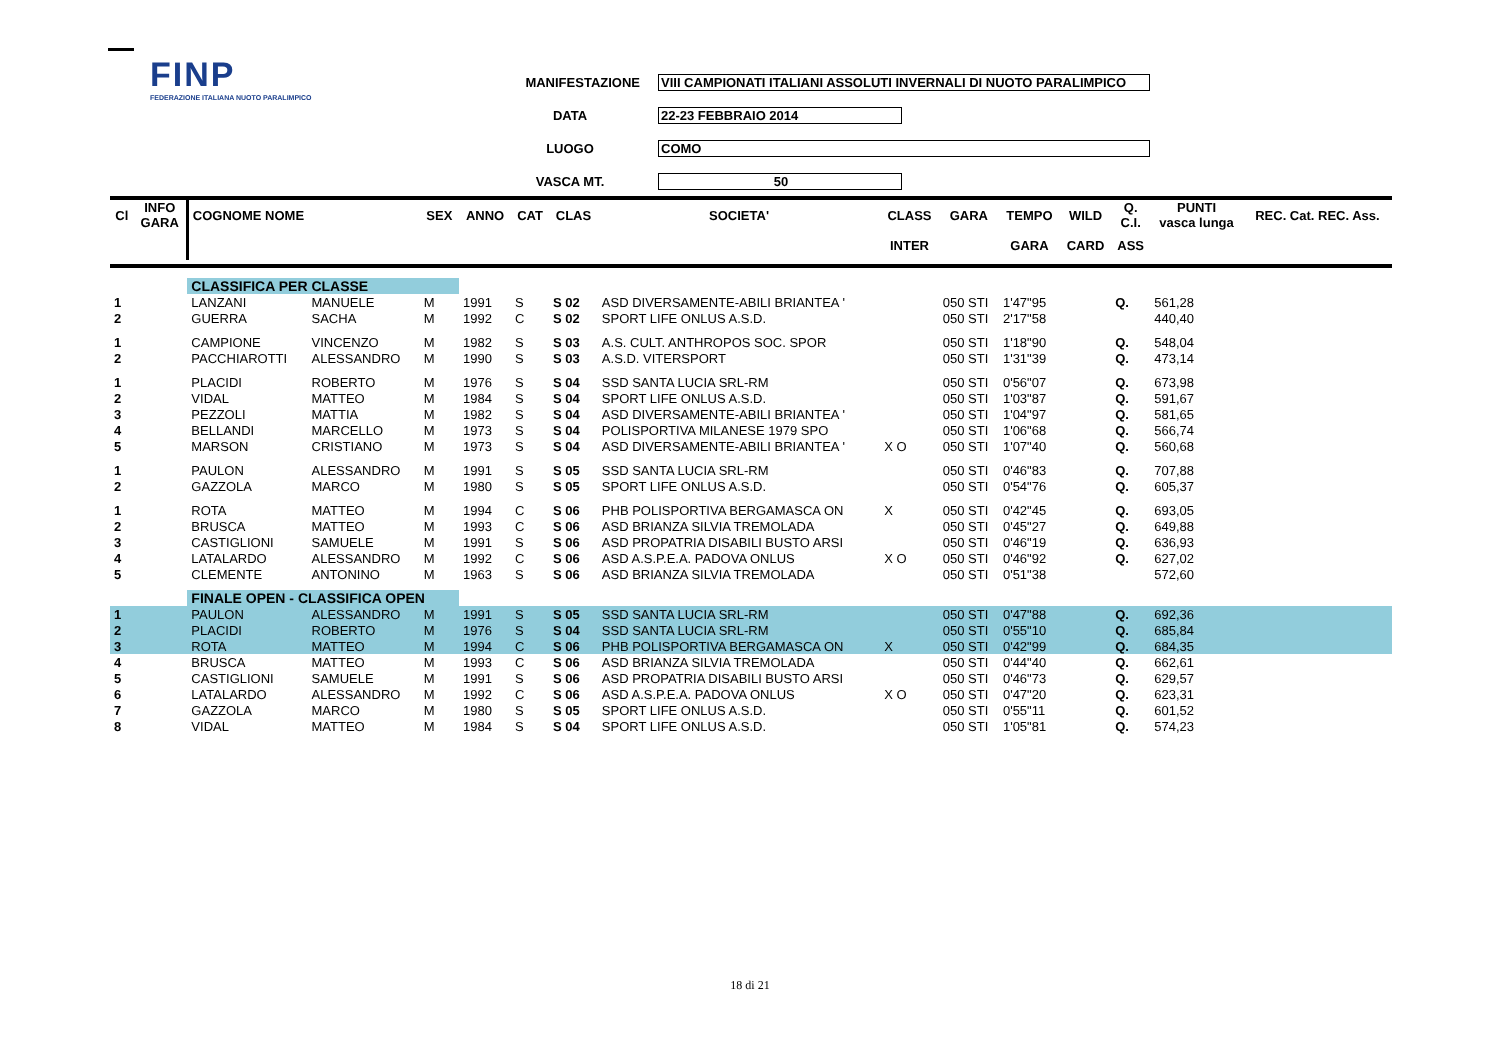FINP
FEDERAZIONE ITALIANA NUOTO PARALIMPICO
MANIFESTAZIONE VIII CAMPIONATI ITALIANI ASSOLUTI INVERNALI DI NUOTO PARALIMPICO
DATA 22-23 FEBBRAIO 2014
LUOGO COMO
VASCA MT. 50
| Cl | INFO GARA | COGNOME NOME | | SEX | ANNO | CAT | CLAS | SOCIETA' | CLASS | GARA | TEMPO | WILD | Q. C.I. | PUNTI vasca lunga | REC. Cat. REC. Ass. |
| --- | --- | --- | --- | --- | --- | --- | --- | --- | --- | --- | --- | --- | --- | --- | --- |
| | | | | | | | | | INTER | | GARA | CARD | ASS | | |
| | | CLASSIFICA PER CLASSE | | | | | | | | | | | | | |
| 1 | | LANZANI | MANUELE | M | 1991 | S | S 02 | ASD DIVERSAMENTE-ABILI BRIANTEA ' | | 050 STI | 1'47"95 | | Q. | 561,28 | |
| 2 | | GUERRA | SACHA | M | 1992 | C | S 02 | SPORT LIFE ONLUS A.S.D. | | 050 STI | 2'17"58 | | | 440,40 | |
| 1 | | CAMPIONE | VINCENZO | M | 1982 | S | S 03 | A.S. CULT. ANTHROPOS SOC. SPOR | | 050 STI | 1'18"90 | | Q. | 548,04 | |
| 2 | | PACCHIAROTTI | ALESSANDRO | M | 1990 | S | S 03 | A.S.D. VITERSPORT | | 050 STI | 1'31"39 | | Q. | 473,14 | |
| 1 | | PLACIDI | ROBERTO | M | 1976 | S | S 04 | SSD SANTA LUCIA SRL-RM | | 050 STI | 0'56"07 | | Q. | 673,98 | |
| 2 | | VIDAL | MATTEO | M | 1984 | S | S 04 | SPORT LIFE ONLUS A.S.D. | | 050 STI | 1'03"87 | | Q. | 591,67 | |
| 3 | | PEZZOLI | MATTIA | M | 1982 | S | S 04 | ASD DIVERSAMENTE-ABILI BRIANTEA ' | | 050 STI | 1'04"97 | | Q. | 581,65 | |
| 4 | | BELLANDI | MARCELLO | M | 1973 | S | S 04 | POLISPORTIVA MILANESE 1979 SPO | | 050 STI | 1'06"68 | | Q. | 566,74 | |
| 5 | | MARSON | CRISTIANO | M | 1973 | S | S 04 | ASD DIVERSAMENTE-ABILI BRIANTEA ' | X O | 050 STI | 1'07"40 | | Q. | 560,68 | |
| 1 | | PAULON | ALESSANDRO | M | 1991 | S | S 05 | SSD SANTA LUCIA SRL-RM | | 050 STI | 0'46"83 | | Q. | 707,88 | |
| 2 | | GAZZOLA | MARCO | M | 1980 | S | S 05 | SPORT LIFE ONLUS A.S.D. | | 050 STI | 0'54"76 | | Q. | 605,37 | |
| 1 | | ROTA | MATTEO | M | 1994 | C | S 06 | PHB POLISPORTIVA BERGAMASCA ON | X | 050 STI | 0'42"45 | | Q. | 693,05 | |
| 2 | | BRUSCA | MATTEO | M | 1993 | C | S 06 | ASD BRIANZA SILVIA TREMOLADA | | 050 STI | 0'45"27 | | Q. | 649,88 | |
| 3 | | CASTIGLIONI | SAMUELE | M | 1991 | S | S 06 | ASD PROPATRIA DISABILI BUSTO ARSI | | 050 STI | 0'46"19 | | Q. | 636,93 | |
| 4 | | LATALARDO | ALESSANDRO | M | 1992 | C | S 06 | ASD A.S.P.E.A. PADOVA ONLUS | X O | 050 STI | 0'46"92 | | Q. | 627,02 | |
| 5 | | CLEMENTE | ANTONINO | M | 1963 | S | S 06 | ASD BRIANZA SILVIA TREMOLADA | | 050 STI | 0'51"38 | | | 572,60 | |
| | | FINALE OPEN - CLASSIFICA OPEN | | | | | | | | | | | | | |
| 1 | | PAULON | ALESSANDRO | M | 1991 | S | S 05 | SSD SANTA LUCIA SRL-RM | | 050 STI | 0'47"88 | | Q. | 692,36 | |
| 2 | | PLACIDI | ROBERTO | M | 1976 | S | S 04 | SSD SANTA LUCIA SRL-RM | | 050 STI | 0'55"10 | | Q. | 685,84 | |
| 3 | | ROTA | MATTEO | M | 1994 | C | S 06 | PHB POLISPORTIVA BERGAMASCA ON | X | 050 STI | 0'42"99 | | Q. | 684,35 | |
| 4 | | BRUSCA | MATTEO | M | 1993 | C | S 06 | ASD BRIANZA SILVIA TREMOLADA | | 050 STI | 0'44"40 | | Q. | 662,61 | |
| 5 | | CASTIGLIONI | SAMUELE | M | 1991 | S | S 06 | ASD PROPATRIA DISABILI BUSTO ARSI | | 050 STI | 0'46"73 | | Q. | 629,57 | |
| 6 | | LATALARDO | ALESSANDRO | M | 1992 | C | S 06 | ASD A.S.P.E.A. PADOVA ONLUS | X O | 050 STI | 0'47"20 | | Q. | 623,31 | |
| 7 | | GAZZOLA | MARCO | M | 1980 | S | S 05 | SPORT LIFE ONLUS A.S.D. | | 050 STI | 0'55"11 | | Q. | 601,52 | |
| 8 | | VIDAL | MATTEO | M | 1984 | S | S 04 | SPORT LIFE ONLUS A.S.D. | | 050 STI | 1'05"81 | | Q. | 574,23 | |
18 di 21